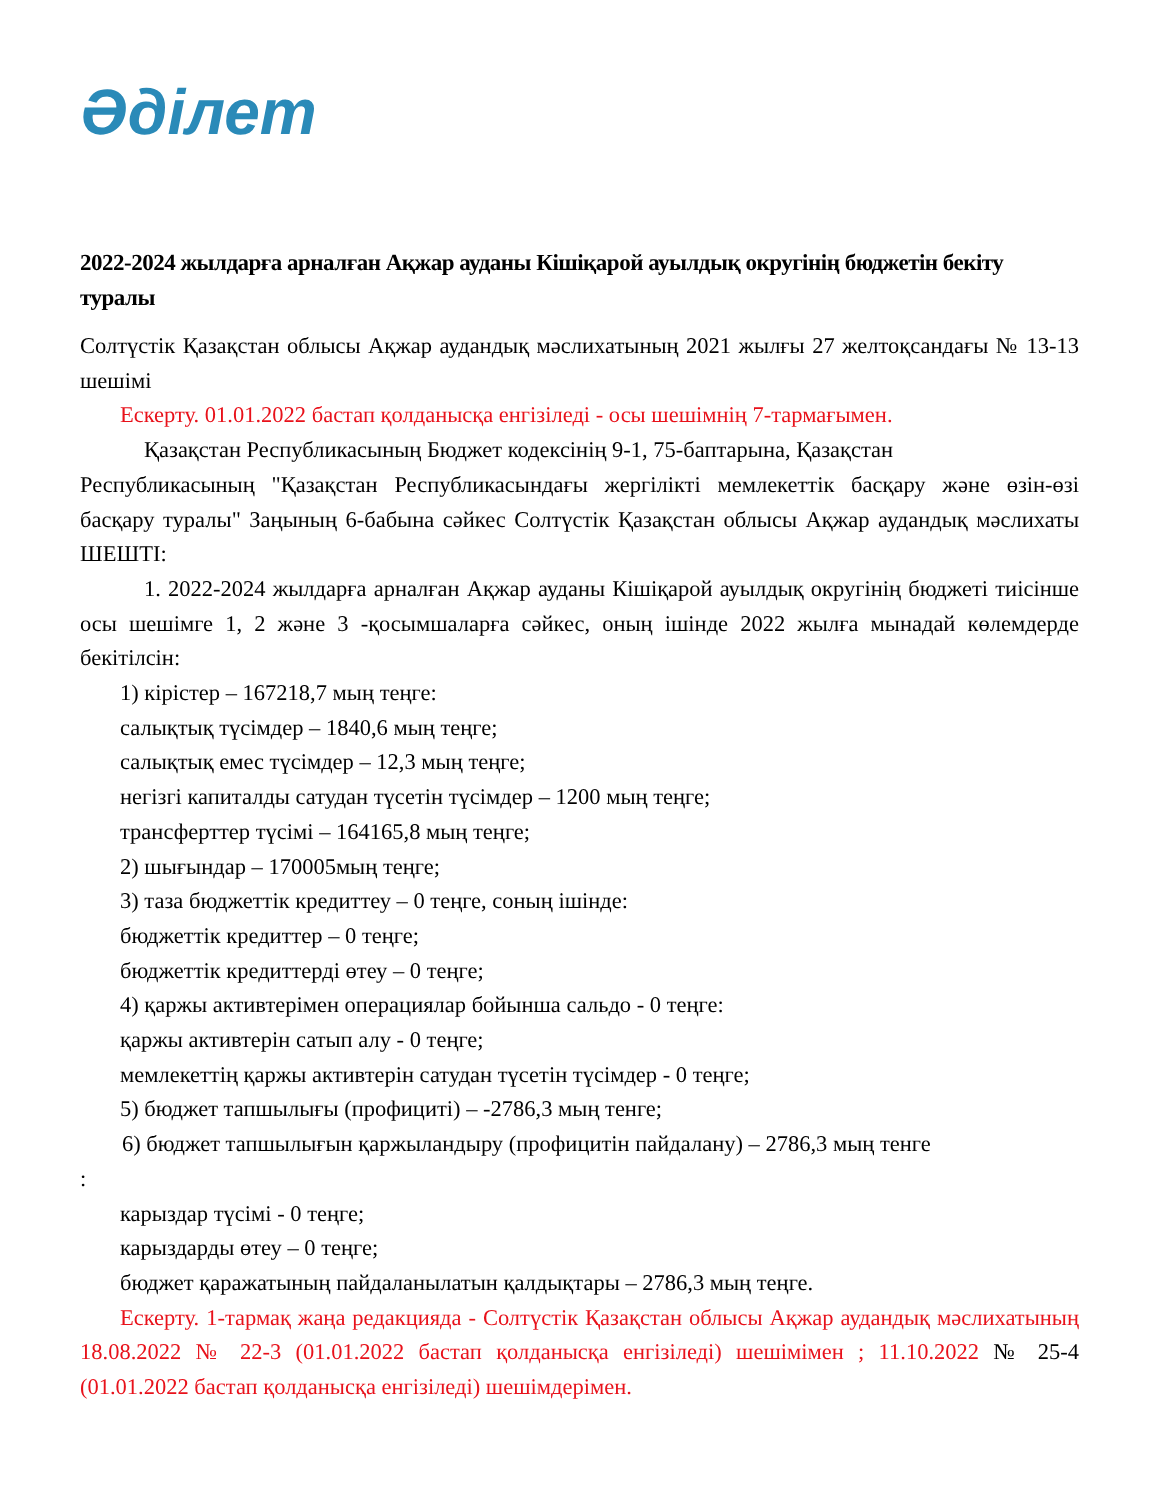Әділет
2022-2024 жылдарға арналған Ақжар ауданы Кішіқарой ауылдық округінің бюджетін бекіту туралы
Солтүстік Қазақстан облысы Ақжар аудандық мәслихатының 2021 жылғы 27 желтоқсандағы № 13-13 шешімі
Ескерту. 01.01.2022 бастап қолданысқа енгізіледі - осы шешімнің 7-тармағымен.
Қазақстан Республикасының Бюджет кодексінің 9-1, 75-баптарына, Қазақстан
Республикасының "Қазақстан Республикасындағы жергілікті мемлекеттік басқару және өзін-өзі басқару туралы" Заңының 6-бабына сәйкес Солтүстік Қазақстан облысы Ақжар аудандық мәслихаты ШЕШТІ:
1. 2022-2024 жылдарға арналған Ақжар ауданы Кішіқарой ауылдық округінің бюджеті тиісінше осы шешімге 1, 2 және 3 -қосымшаларға сәйкес, оның ішінде 2022 жылға мынадай көлемдерде бекітілсін:
1) кірістер – 167218,7 мың теңге:
салықтық түсімдер – 1840,6 мың теңге;
салықтық емес түсімдер – 12,3 мың теңге;
негізгі капиталды сатудан түсетін түсімдер – 1200 мың теңге;
трансферттер түсімі – 164165,8 мың теңге;
2) шығындар – 170005мың теңге;
3) таза бюджеттік кредиттеу – 0 теңге, соның ішінде:
бюджеттік кредиттер – 0 теңге;
бюджеттік кредиттерді өтеу – 0 теңге;
4) қаржы активтерімен операциялар бойынша сальдо - 0 теңге:
қаржы активтерін сатып алу - 0 теңге;
мемлекеттің қаржы активтерін сатудан түсетін түсімдер - 0 теңге;
5) бюджет тапшылығы (профициті) – -2786,3 мың тенге;
6) бюджет тапшылығын қаржыландыру (профицитін пайдалану) – 2786,3 мың тенге
:
карыздар түсімі - 0 теңге;
карыздарды өтеу – 0 теңге;
бюджет қаражатының пайдаланылатын қалдықтары – 2786,3 мың теңге.
Ескерту. 1-тармақ жаңа редакцияда - Солтүстік Қазақстан облысы Ақжар аудандық мәслихатының 18.08.2022 № 22-3 (01.01.2022 бастап қолданысқа енгізіледі) шешімімен ; 11.10.2022 № 25-4 (01.01.2022 бастап қолданысқа енгізіледі) шешімдерімен.